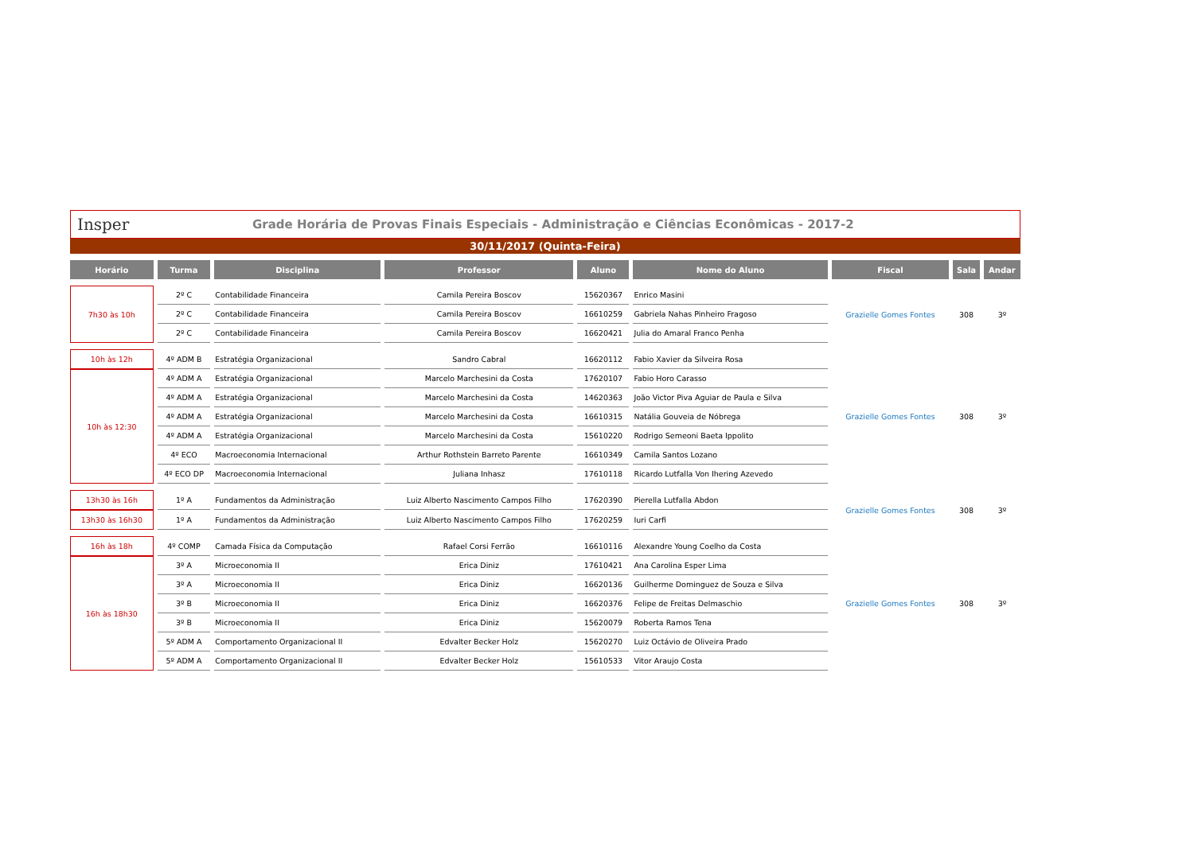Insper Grade Horária de Provas Finais Especiais - Administração e Ciências Econômicas - 2017-2
30/11/2017 (Quinta-Feira)
| Horário | Turma | Disciplina | Professor | Aluno | Nome do Aluno | Fiscal | Sala | Andar |
| --- | --- | --- | --- | --- | --- | --- | --- | --- |
| 7h30 às 10h | 2º C | Contabilidade Financeira | Camila Pereira Boscov | 15620367 | Enrico Masini | Grazielle Gomes Fontes | 308 | 3º |
| | 2º C | Contabilidade Financeira | Camila Pereira Boscov | 16610259 | Gabriela Nahas Pinheiro Fragoso | | | |
| | 2º C | Contabilidade Financeira | Camila Pereira Boscov | 16620421 | Julia do Amaral Franco Penha | | | |
| 10h às 12h | 4º ADM B | Estratégia Organizacional | Sandro Cabral | 16620112 | Fabio Xavier da Silveira Rosa | Grazielle Gomes Fontes | 308 | 3º |
| 10h às 12:30 | 4º ADM A | Estratégia Organizacional | Marcelo Marchesini da Costa | 17620107 | Fabio Horo Carasso | | | |
| | 4º ADM A | Estratégia Organizacional | Marcelo Marchesini da Costa | 14620363 | João Victor Piva Aguiar de Paula e Silva | | | |
| | 4º ADM A | Estratégia Organizacional | Marcelo Marchesini da Costa | 16610315 | Natália Gouveia de Nóbrega | | | |
| | 4º ADM A | Estratégia Organizacional | Marcelo Marchesini da Costa | 15610220 | Rodrigo Semeoni Baeta Ippolito | | | |
| | 4º ECO | Macroeconomia Internacional | Arthur Rothstein Barreto Parente | 16610349 | Camila Santos Lozano | | | |
| | 4º ECO DP | Macroeconomia Internacional | Juliana Inhasz | 17610118 | Ricardo Lutfalla Von Ihering Azevedo | | | |
| 13h30 às 16h | 1º A | Fundamentos da Administração | Luiz Alberto Nascimento Campos Filho | 17620390 | Pierella Lutfalla Abdon | Grazielle Gomes Fontes | 308 | 3º |
| 13h30 às 16h30 | 1º A | Fundamentos da Administração | Luiz Alberto Nascimento Campos Filho | 17620259 | Iuri Carfi | | | |
| 16h às 18h | 4º COMP | Camada Física da Computação | Rafael Corsi Ferrão | 16610116 | Alexandre Young Coelho da Costa | Grazielle Gomes Fontes | 308 | 3º |
| 16h às 18h30 | 3º A | Microeconomia II | Erica Diniz | 17610421 | Ana Carolina Esper Lima | | | |
| | 3º A | Microeconomia II | Erica Diniz | 16620136 | Guilherme Dominguez de Souza e Silva | | | |
| | 3º B | Microeconomia II | Erica Diniz | 16620376 | Felipe de Freitas Delmaschio | | | |
| | 3º B | Microeconomia II | Erica Diniz | 15620079 | Roberta Ramos Tena | | | |
| | 5º ADM A | Comportamento Organizacional II | Edvalter Becker Holz | 15620270 | Luiz Octávio de Oliveira Prado | | | |
| | 5º ADM A | Comportamento Organizacional II | Edvalter Becker Holz | 15610533 | Vitor Araujo Costa | | | |